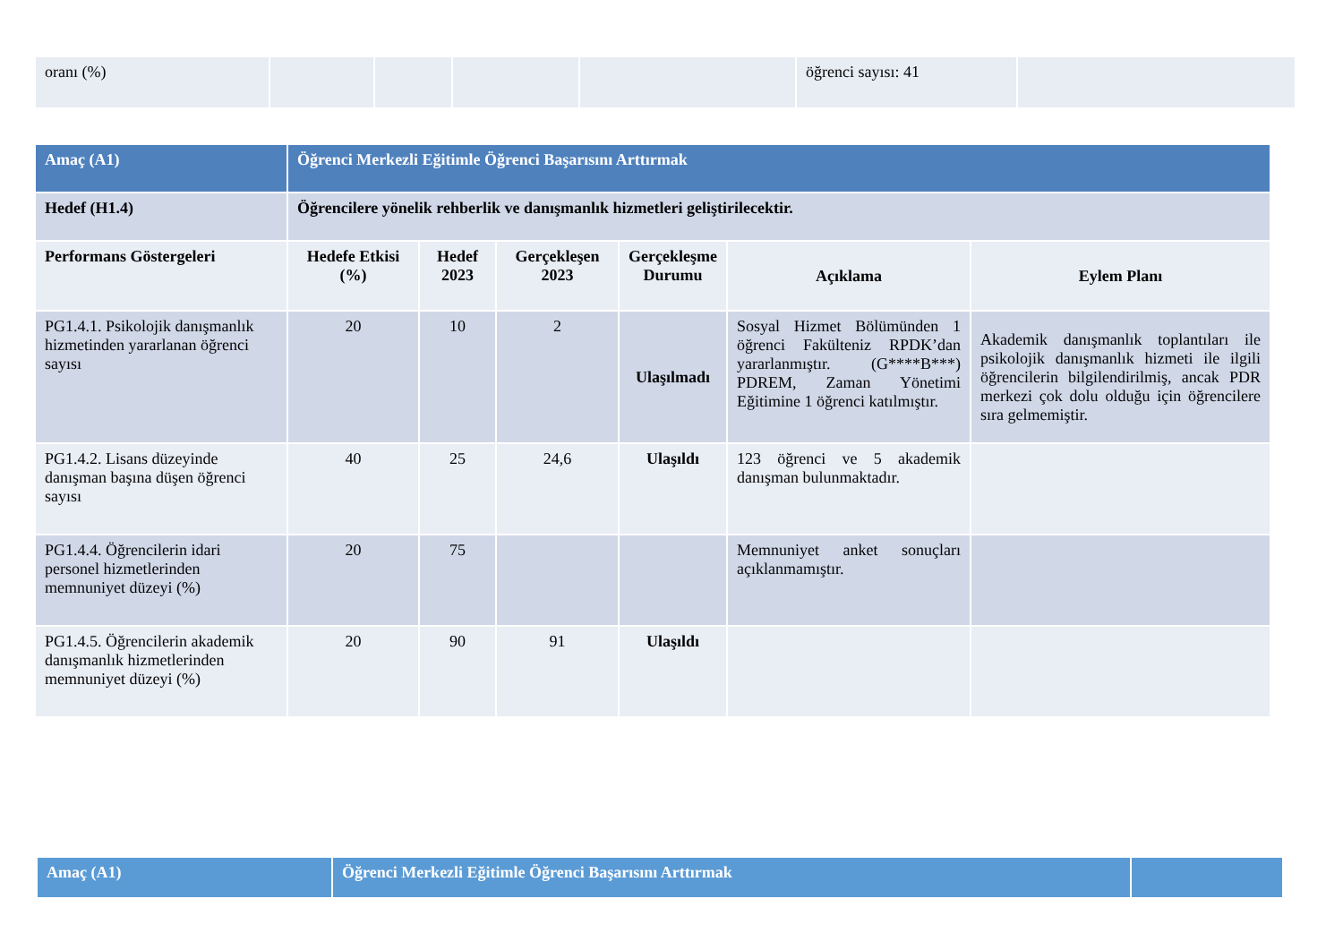| oranı (%) | | | | | öğrenci sayısı: 41 | |
| Amaç (A1) | Öğrenci Merkezli Eğitimle Öğrenci Başarısını Arttırmak | | | | | |
| Hedef (H1.4) | Öğrencilere yönelik rehberlik ve danışmanlık hizmetleri geliştirilecektir. | | | | | |
| Performans Göstergeleri | Hedefe Etkisi (%) | Hedef 2023 | Gerçekleşen 2023 | Gerçekleşme Durumu | Açıklama | Eylem Planı |
| PG1.4.1. Psikolojik danışmanlık hizmetinden yararlanan öğrenci sayısı | 20 | 10 | 2 | Ulaşılmadı | Sosyal Hizmet Bölümünden 1 öğrenci Fakülteniz RPDK’dan yararlanmıştır. (G****B***) PDREM, Zaman Yönetimi Eğitimine 1 öğrenci katılmıştır. | Akademik danışmanlık toplantıları ile psikolojik danışmanlık hizmeti ile ilgili öğrencilerin bilgilendirilmiş, ancak PDR merkezi çok dolu olduğu için öğrencilere sıra gelmemiştir. |
| PG1.4.2. Lisans düzeyinde danışman başına düşen öğrenci sayısı | 40 | 25 | 24,6 | Ulaşıldı | 123 öğrenci ve 5 akademik danışman bulunmaktadır. | |
| PG1.4.4. Öğrencilerin idari personel hizmetlerinden memnuniyet düzeyi (%) | 20 | 75 | | | Memnuniyet anket sonuçları açıklanmamıştır. | |
| PG1.4.5. Öğrencilerin akademik danışmanlık hizmetlerinden memnuniyet düzeyi (%) | 20 | 90 | 91 | Ulaşıldı | | |
| Amaç (A1) | Öğrenci Merkezli Eğitimle Öğrenci Başarısını Arttırmak | |